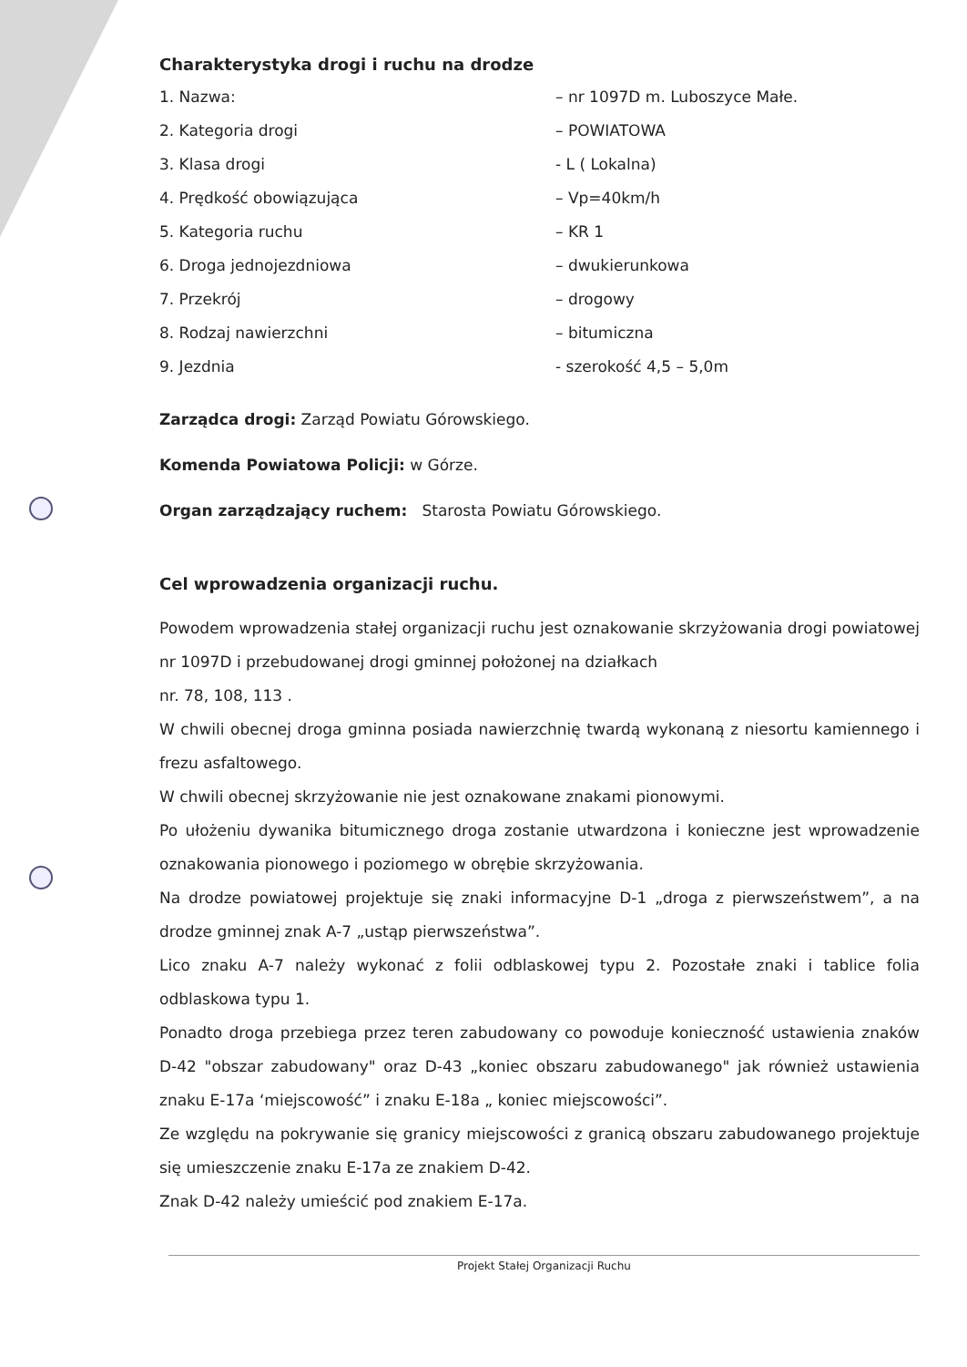Charakterystyka drogi i ruchu na drodze
1. Nazwa: – nr 1097D m. Luboszyce Małe.
2. Kategoria drogi – POWIATOWA
3. Klasa drogi - L ( Lokalna)
4. Prędkość obowiązująca – Vp=40km/h
5. Kategoria ruchu – KR 1
6. Droga jednojezdniowa – dwukierunkowa
7. Przekrój – drogowy
8. Rodzaj nawierzchni – bitumiczna
9. Jezdnia - szerokość 4,5 – 5,0m
Zarządca drogi: Zarząd Powiatu Górowskiego.
Komenda Powiatowa Policji: w Górze.
Organ zarządzający ruchem: Starosta Powiatu Górowskiego.
Cel wprowadzenia organizacji ruchu.
Powodem wprowadzenia stałej organizacji ruchu jest oznakowanie skrzyżowania drogi powiatowej nr 1097D i przebudowanej drogi gminnej położonej na działkach
nr. 78, 108, 113 .
W chwili obecnej droga gminna posiada nawierzchnię twardą wykonaną z niesortu kamiennego i frezu asfaltowego.
W chwili obecnej skrzyżowanie nie jest oznakowane znakami pionowymi.
Po ułożeniu dywanika bitumicznego droga zostanie utwardzona i konieczne jest wprowadzenie oznakowania pionowego i poziomego w obrębie skrzyżowania.
Na drodze powiatowej projektuje się znaki informacyjne D-1 „droga z pierwszeństwem”, a na drodze gminnej znak A-7 „ustąp pierwszeństwa”.
Lico znaku A-7 należy wykonać z folii odblaskowej typu 2. Pozostałe znaki i tablice folia odblaskowa typu 1.
Ponadto droga przebiega przez teren zabudowany co powoduje konieczność ustawienia znaków D-42 "obszar zabudowany" oraz D-43 „koniec obszaru zabudowanego" jak również ustawienia znaku E-17a ‘miejscowość” i znaku E-18a „ koniec miejscowości”.
Ze względu na pokrywanie się granicy miejscowości z granicą obszaru zabudowanego projektuje się umieszczenie znaku E-17a ze znakiem D-42.
Znak D-42 należy umieścić pod znakiem E-17a.
Projekt Stałej Organizacji Ruchu